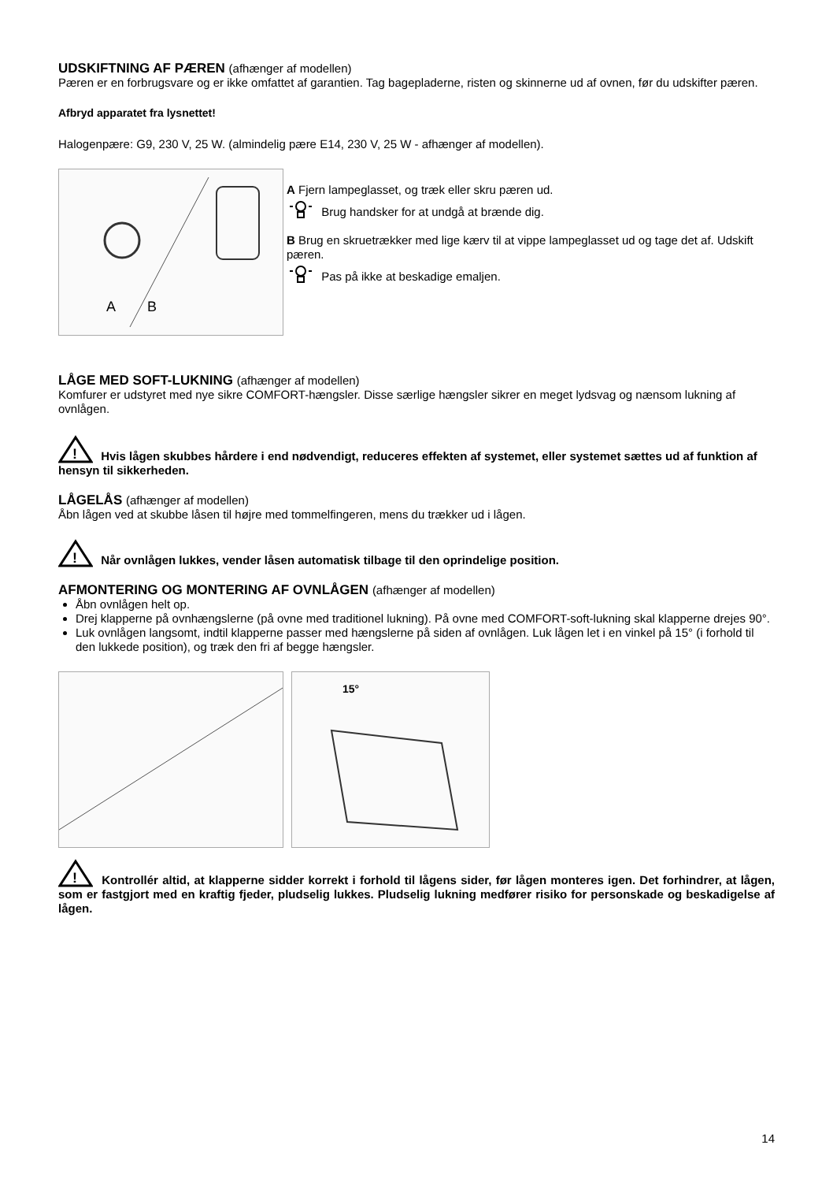UDSKIFTNING AF PÆREN (afhænger af modellen)
Pæren er en forbrugsvare og er ikke omfattet af garantien. Tag bagepladerne, risten og skinnerne ud af ovnen, før du udskifter pæren.
Afbryd apparatet fra lysnettet!
Halogenpære: G9, 230 V, 25 W. (almindelig pære E14, 230 V, 25 W - afhænger af modellen).
A
B
A Fjern lampeglasset, og træk eller skru pæren ud.
Brug handsker for at undgå at brænde dig.
B Brug en skruetrækker med lige kærv til at vippe lampeglasset ud og tage det af. Udskift pæren.
Pas på ikke at beskadige emaljen.
LÅGE MED SOFT-LUKNING (afhænger af modellen)
Komfurer er udstyret med nye sikre COMFORT-hængsler. Disse særlige hængsler sikrer en meget lydsvag og nænsom lukning af ovnlågen.
!
Hvis lågen skubbes hårdere i end nødvendigt, reduceres effekten af systemet, eller systemet sættes ud af funktion af hensyn til sikkerheden.
LÅGELÅS (afhænger af modellen)
Åbn lågen ved at skubbe låsen til højre med tommelfingeren, mens du trækker ud i lågen.
!
Når ovnlågen lukkes, vender låsen automatisk tilbage til den oprindelige position.
AFMONTERING OG MONTERING AF OVNLÅGEN (afhænger af modellen)
Åbn ovnlågen helt op.
Drej klapperne på ovnhængslerne (på ovne med traditionel lukning). På ovne med COMFORT-soft-lukning skal klapperne drejes 90°.
Luk ovnlågen langsomt, indtil klapperne passer med hængslerne på siden af ovnlågen. Luk lågen let i en vinkel på 15° (i forhold til den lukkede position), og træk den fri af begge hængsler.
15°
!
Kontrollér altid, at klapperne sidder korrekt i forhold til lågens sider, før lågen monteres igen. Det forhindrer, at lågen, som er fastgjort med en kraftig fjeder, pludselig lukkes. Pludselig lukning medfører risiko for personskade og beskadigelse af lågen.
14